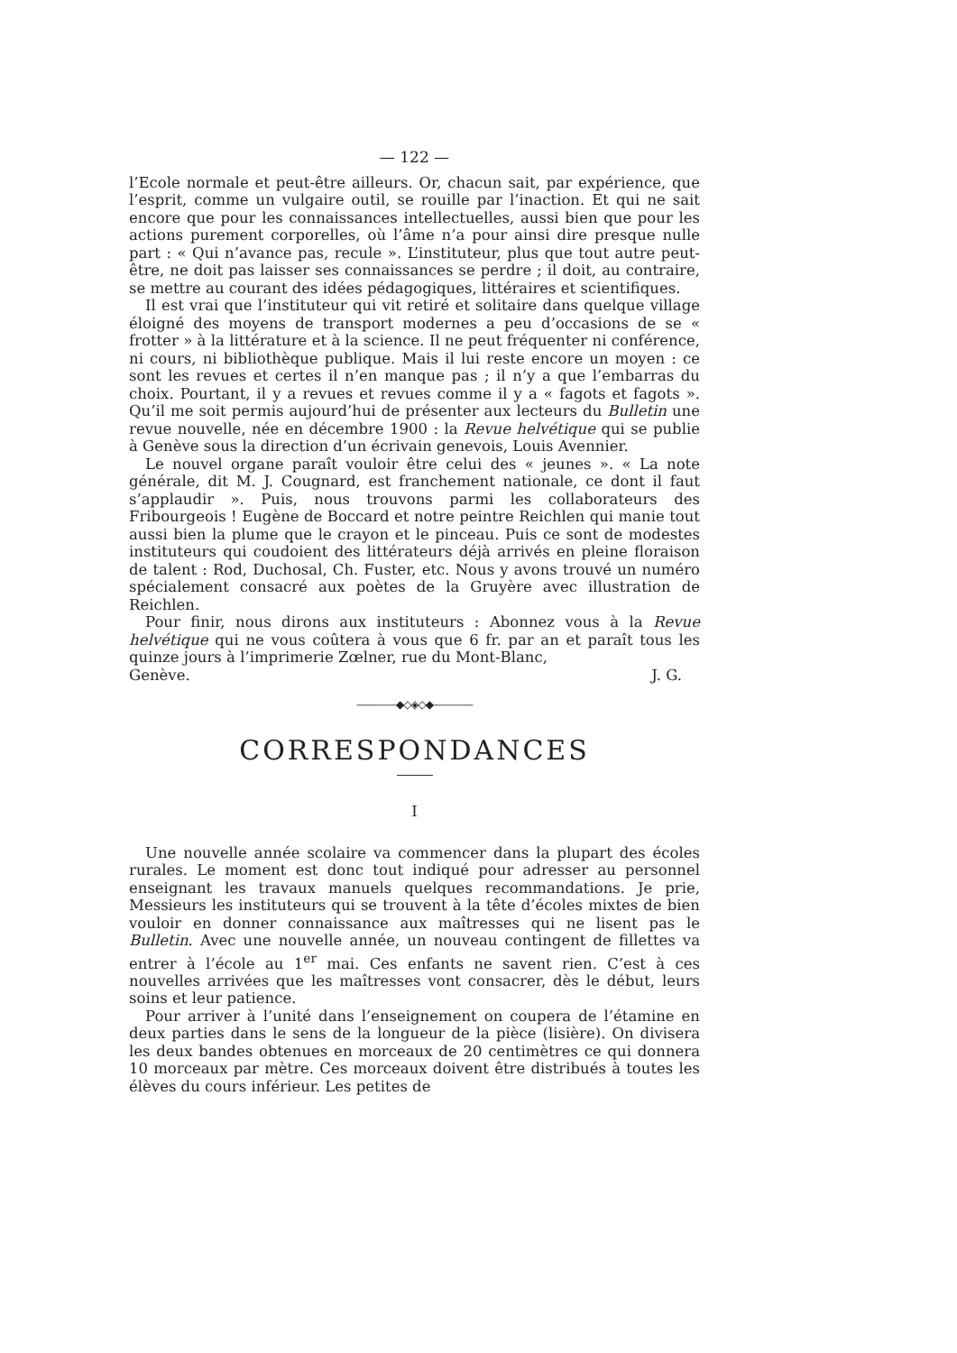— 122 —
l’Ecole normale et peut-être ailleurs. Or, chacun sait, par expérience, que l’esprit, comme un vulgaire outil, se rouille par l’inaction. Et qui ne sait encore que pour les connaissances intellectuelles, aussi bien que pour les actions purement corporelles, où l’âme n’a pour ainsi dire presque nulle part : « Qui n’avance pas, recule ». L’instituteur, plus que tout autre peut-être, ne doit pas laisser ses connaissances se perdre ; il doit, au contraire, se mettre au courant des idées pédagogiques, littéraires et scientifiques.
Il est vrai que l’instituteur qui vit retiré et solitaire dans quelque village éloigné des moyens de transport modernes a peu d’occasions de se « frotter » à la littérature et à la science. Il ne peut fréquenter ni conférence, ni cours, ni bibliothèque publique. Mais il lui reste encore un moyen : ce sont les revues et certes il n’en manque pas ; il n’y a que l’embarras du choix. Pourtant, il y a revues et revues comme il y a « fagots et fagots ». Qu’il me soit permis aujourd’hui de présenter aux lecteurs du Bulletin une revue nouvelle, née en décembre 1900 : la Revue helvétique qui se publie à Genève sous la direction d’un écrivain genevois, Louis Avennier.
Le nouvel organe paraît vouloir être celui des « jeunes ». « La note générale, dit M. J. Cougnard, est franchement nationale, ce dont il faut s’applaudir ». Puis, nous trouvons parmi les collaborateurs des Fribourgeois ! Eugène de Boccard et notre peintre Reichlen qui manie tout aussi bien la plume que le crayon et le pinceau. Puis ce sont de modestes instituteurs qui coudoient des littérateurs déjà arrivés en pleine floraison de talent : Rod, Duchosal, Ch. Fuster, etc. Nous y avons trouvé un numéro spécialement consacré aux poètes de la Gruyère avec illustration de Reichlen.
Pour finir, nous dirons aux instituteurs : Abonnez vous à la Revue helvétique qui ne vous coûtera à vous que 6 fr. par an et paraît tous les quinze jours à l’imprimerie Zœlner, rue du Mont-Blanc,
Genève. J. G.
————◆◇◈◇◆————
CORRESPONDANCES
I
Une nouvelle année scolaire va commencer dans la plupart des écoles rurales. Le moment est donc tout indiqué pour adresser au personnel enseignant les travaux manuels quelques recommandations. Je prie, Messieurs les instituteurs qui se trouvent à la tête d’écoles mixtes de bien vouloir en donner connaissance aux maîtresses qui ne lisent pas le Bulletin. Avec une nouvelle année, un nouveau contingent de fillettes va entrer à l’école au 1<sup>er</sup> mai. Ces enfants ne savent rien. C’est à ces nouvelles arrivées que les maîtresses vont consacrer, dès le début, leurs soins et leur patience.
Pour arriver à l’unité dans l’enseignement on coupera de l’étamine en deux parties dans le sens de la longueur de la pièce (lisière). On divisera les deux bandes obtenues en morceaux de 20 centimètres ce qui donnera 10 morceaux par mètre. Ces morceaux doivent être distribués à toutes les élèves du cours inférieur. Les petites de